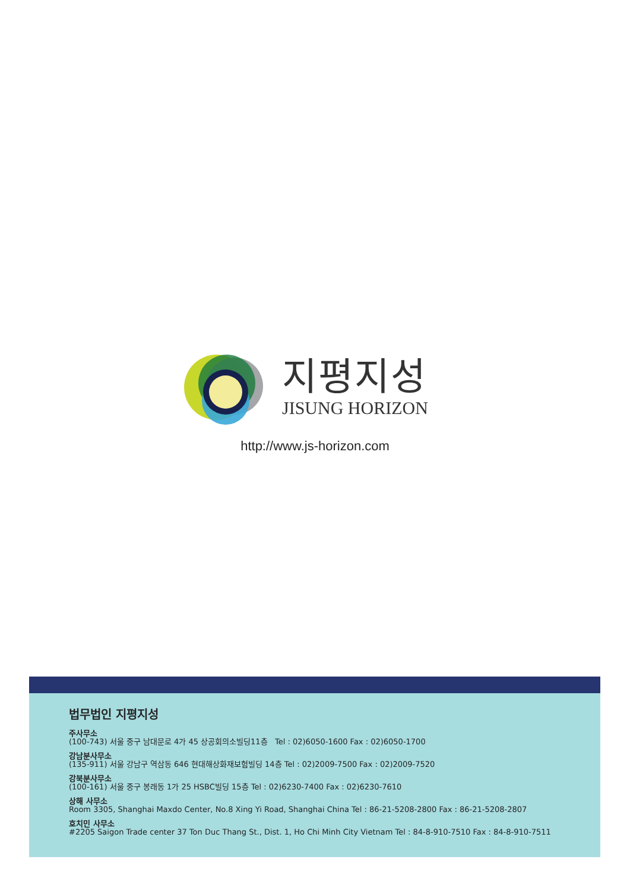지평지성
JISUNG HORIZON
http://www.js-horizon.com
법무법인 지평지성
주사무소
(100-743) 서울 중구 남대문로 4가 45 상공회의소빌딩11층 Tel : 02)6050-1600 Fax : 02)6050-1700
강남분사무소
(135-911) 서울 강남구 역삼동 646 현대해상화재보험빌딩 14층 Tel : 02)2009-7500 Fax : 02)2009-7520
강북분사무소
(100-161) 서울 중구 봉래동 1가 25 HSBC빌딩 15층 Tel : 02)6230-7400 Fax : 02)6230-7610
상해 사무소
Room 3305, Shanghai Maxdo Center, No.8 Xing Yi Road, Shanghai China Tel : 86-21-5208-2800 Fax : 86-21-5208-2807
호치민 사무소
#2205 Saigon Trade center 37 Ton Duc Thang St., Dist. 1, Ho Chi Minh City Vietnam Tel : 84-8-910-7510 Fax : 84-8-910-7511